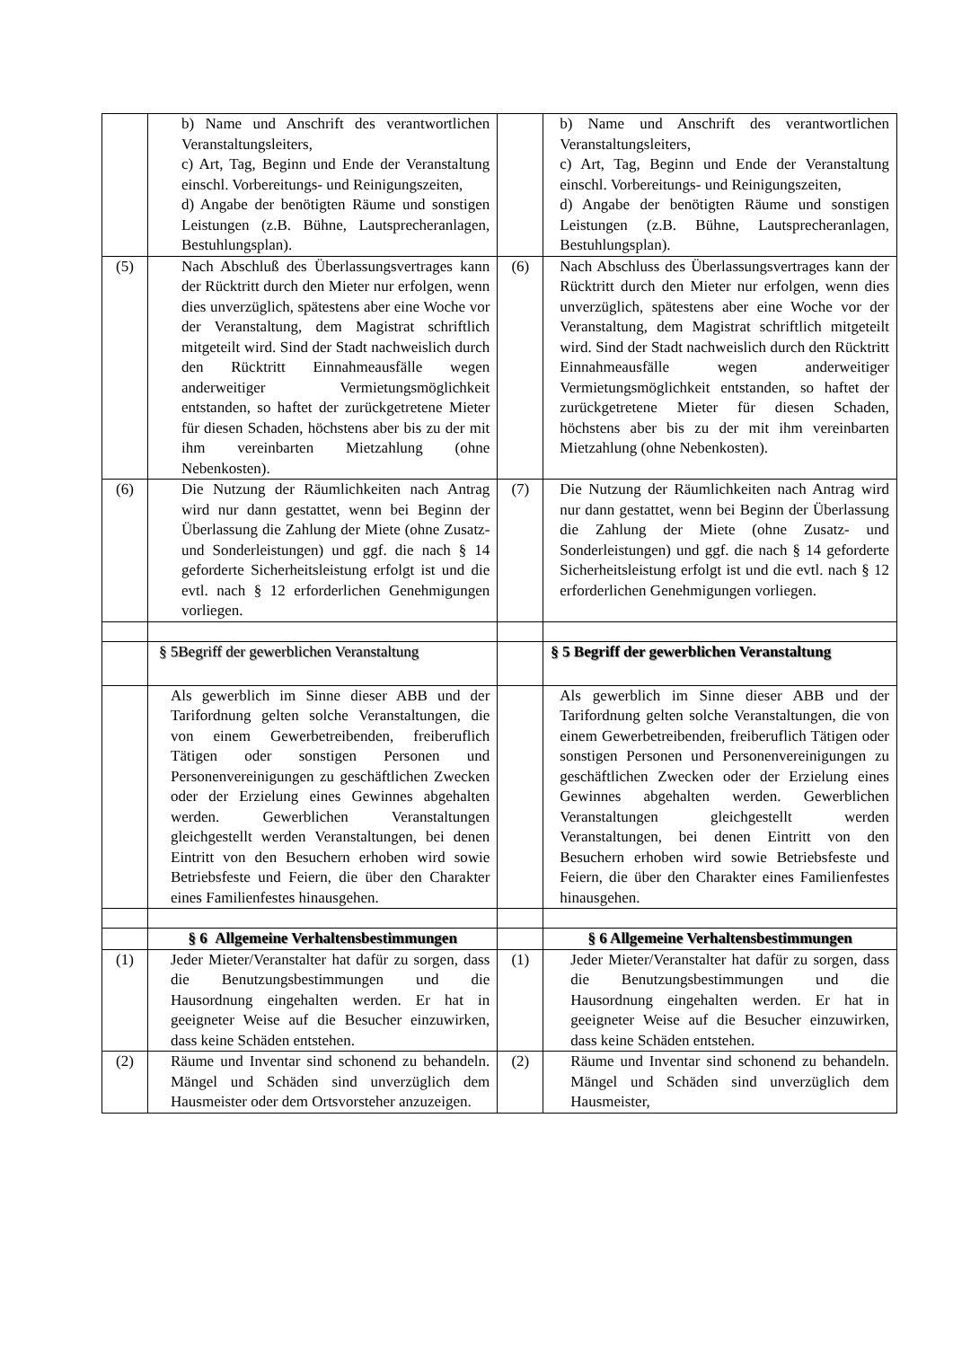| | b) Name und Anschrift des verantwortlichen Veranstaltungsleiters, c) Art, Tag, Beginn und Ende der Veranstaltung einschl. Vorbereitungs- und Reinigungszeiten, d) Angabe der benötigten Räume und sonstigen Leistungen (z.B. Bühne, Lautsprecheranlagen, Bestuhlungsplan). | | b) Name und Anschrift des verantwortlichen Veranstaltungsleiters, c) Art, Tag, Beginn und Ende der Veranstaltung einschl. Vorbereitungs- und Reinigungszeiten, d) Angabe der benötigten Räume und sonstigen Leistungen (z.B. Bühne, Lautsprecheranlagen, Bestuhlungsplan). |
| (5) | Nach Abschluß des Überlassungsvertrages kann der Rücktritt durch den Mieter nur erfolgen, wenn dies unverzüglich, spätestens aber eine Woche vor der Veranstaltung, dem Magistrat schriftlich mitgeteilt wird. Sind der Stadt nachweislich durch den Rücktritt Einnahmeausfälle wegen anderweitiger Vermietungsmöglichkeit entstanden, so haftet der zurückgetretene Mieter für diesen Schaden, höchstens aber bis zu der mit ihm vereinbarten Mietzahlung (ohne Nebenkosten). | (6) | Nach Abschluss des Überlassungsvertrages kann der Rücktritt durch den Mieter nur erfolgen, wenn dies unverzüglich, spätestens aber eine Woche vor der Veranstaltung, dem Magistrat schriftlich mitgeteilt wird. Sind der Stadt nachweislich durch den Rücktritt Einnahmeausfälle wegen anderweitiger Vermietungsmöglichkeit entstanden, so haftet der zurückgetretene Mieter für diesen Schaden, höchstens aber bis zu der mit ihm vereinbarten Mietzahlung (ohne Nebenkosten). |
| (6) | Die Nutzung der Räumlichkeiten nach Antrag wird nur dann gestattet, wenn bei Beginn der Überlassung die Zahlung der Miete (ohne Zusatz- und Sonderleistungen) und ggf. die nach § 14 geforderte Sicherheitsleistung erfolgt ist und die evtl. nach § 12 erforderlichen Genehmigungen vorliegen. | (7) | Die Nutzung der Räumlichkeiten nach Antrag wird nur dann gestattet, wenn bei Beginn der Überlassung die Zahlung der Miete (ohne Zusatz- und Sonderleistungen) und ggf. die nach § 14 geforderte Sicherheitsleistung erfolgt ist und die evtl. nach § 12 erforderlichen Genehmigungen vorliegen. |
| | § 5Begriff der gewerblichen Veranstaltung | | § 5 Begriff der gewerblichen Veranstaltung |
| | Als gewerblich im Sinne dieser ABB und der Tarifordnung gelten solche Veranstaltungen, die von einem Gewerbetreibenden, freiberuflich Tätigen oder sonstigen Personen und Personenvereinigungen zu geschäftlichen Zwecken oder der Erzielung eines Gewinnes abgehalten werden. Gewerblichen Veranstaltungen gleichgestellt werden Veranstaltungen, bei denen Eintritt von den Besuchern erhoben wird sowie Betriebsfeste und Feiern, die über den Charakter eines Familienfestes hinausgehen. | | Als gewerblich im Sinne dieser ABB und der Tarifordnung gelten solche Veranstaltungen, die von einem Gewerbetreibenden, freiberuflich Tätigen oder sonstigen Personen und Personenvereinigungen zu geschäftlichen Zwecken oder der Erzielung eines Gewinnes abgehalten werden. Gewerblichen Veranstaltungen gleichgestellt werden Veranstaltungen, bei denen Eintritt von den Besuchern erhoben wird sowie Betriebsfeste und Feiern, die über den Charakter eines Familienfestes hinausgehen. |
| | § 6 Allgemeine Verhaltensbestimmungen | | § 6 Allgemeine Verhaltensbestimmungen |
| (1) | Jeder Mieter/Veranstalter hat dafür zu sorgen, dass die Benutzungsbestimmungen und die Hausordnung eingehalten werden. Er hat in geeigneter Weise auf die Besucher einzuwirken, dass keine Schäden entstehen. | (1) | Jeder Mieter/Veranstalter hat dafür zu sorgen, dass die Benutzungsbestimmungen und die Hausordnung eingehalten werden. Er hat in geeigneter Weise auf die Besucher einzuwirken, dass keine Schäden entstehen. |
| (2) | Räume und Inventar sind schonend zu behandeln. Mängel und Schäden sind unverzüglich dem Hausmeister oder dem Ortsvorsteher anzuzeigen. | (2) | Räume und Inventar sind schonend zu behandeln. Mängel und Schäden sind unverzüglich dem Hausmeister, |